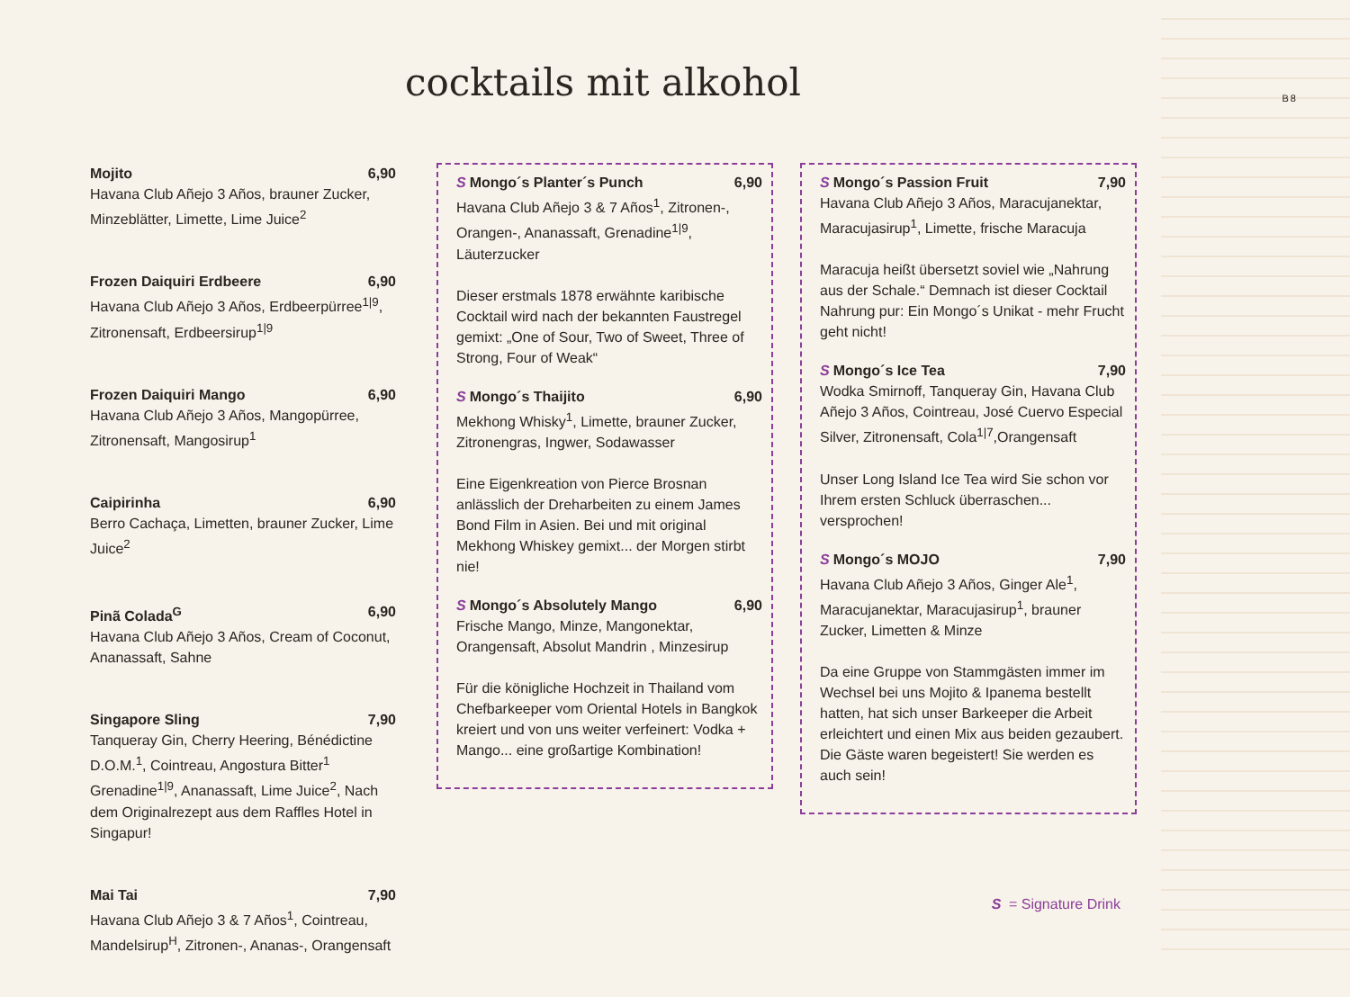B8
cocktails mit alkohol
Mojito 6,90
Havana Club Añejo 3 Años, brauner Zucker, Minzeblätter, Limette, Lime Juice<sup>2</sup>
Frozen Daiquiri Erdbeere 6,90
Havana Club Añejo 3 Años, Erdbeerpürree<sup>1|9</sup>, Zitronensaft, Erdbeersirup<sup>1|9</sup>
Frozen Daiquiri Mango 6,90
Havana Club Añejo 3 Años, Mangopürree, Zitronensaft, Mangosirup<sup>1</sup>
Caipirinha 6,90
Berro Cachaça, Limetten, brauner Zucker, Lime Juice<sup>2</sup>
Pinã Colada<sup>G</sup> 6,90
Havana Club Añejo 3 Años, Cream of Coconut, Ananassaft, Sahne
Singapore Sling 7,90
Tanqueray Gin, Cherry Heering, Bénédictine D.O.M.<sup>1</sup>, Cointreau, Angostura Bitter<sup>1</sup> Grenadine<sup>1|9</sup>, Ananassaft, Lime Juice<sup>2</sup>, Nach dem Originalrezept aus dem Raffles Hotel in Singapur!
Mai Tai 7,90
Havana Club Añejo 3 & 7 Años<sup>1</sup>, Cointreau, Mandelsirup<sup>H</sup>, Zitronen-, Ananas-, Orangensaft
S Mongo´s Planter´s Punch 6,90
Havana Club Añejo 3 & 7 Años<sup>1</sup>, Zitronen-, Orangen-, Ananassaft, Grenadine<sup>1|9</sup>, Läuterzucker
Dieser erstmals 1878 erwähnte karibische Cocktail wird nach der bekannten Faustregel gemixt: „One of Sour, Two of Sweet, Three of Strong, Four of Weak“
S Mongo´s Thaijito 6,90
Mekhong Whisky<sup>1</sup>, Limette, brauner Zucker, Zitronengras, Ingwer, Sodawasser
Eine Eigenkreation von Pierce Brosnan anlässlich der Dreharbeiten zu einem James Bond Film in Asien. Bei und mit original Mekhong Whiskey gemixt... der Morgen stirbt nie!
S Mongo´s Absolutely Mango 6,90
Frische Mango, Minze, Mangonektar, Orangensaft, Absolut Mandrin , Minzesirup
Für die königliche Hochzeit in Thailand vom Chefbarkeeper vom Oriental Hotels in Bangkok kreiert und von uns weiter verfeinert: Vodka + Mango... eine großartige Kombination!
S Mongo´s Passion Fruit 7,90
Havana Club Añejo 3 Años, Maracujanektar, Maracujasirup<sup>1</sup>, Limette, frische Maracuja
Maracuja heißt übersetzt soviel wie „Nahrung aus der Schale.“ Demnach ist dieser Cocktail Nahrung pur: Ein Mongo´s Unikat - mehr Frucht geht nicht!
S Mongo´s Ice Tea 7,90
Wodka Smirnoff, Tanqueray Gin, Havana Club Añejo 3 Años, Cointreau, José Cuervo Especial Silver, Zitronensaft, Cola<sup>1|7</sup>,Orangensaft
Unser Long Island Ice Tea wird Sie schon vor Ihrem ersten Schluck überraschen... versprochen!
S Mongo´s MOJO 7,90
Havana Club Añejo 3 Años, Ginger Ale<sup>1</sup>, Maracujanektar, Maracujasirup<sup>1</sup>, brauner Zucker, Limetten & Minze
Da eine Gruppe von Stammgästen immer im Wechsel bei uns Mojito & Ipanema bestellt hatten, hat sich unser Barkeeper die Arbeit erleichtert und einen Mix aus beiden gezaubert. Die Gäste waren begeistert! Sie werden es auch sein!
S = Signature Drink